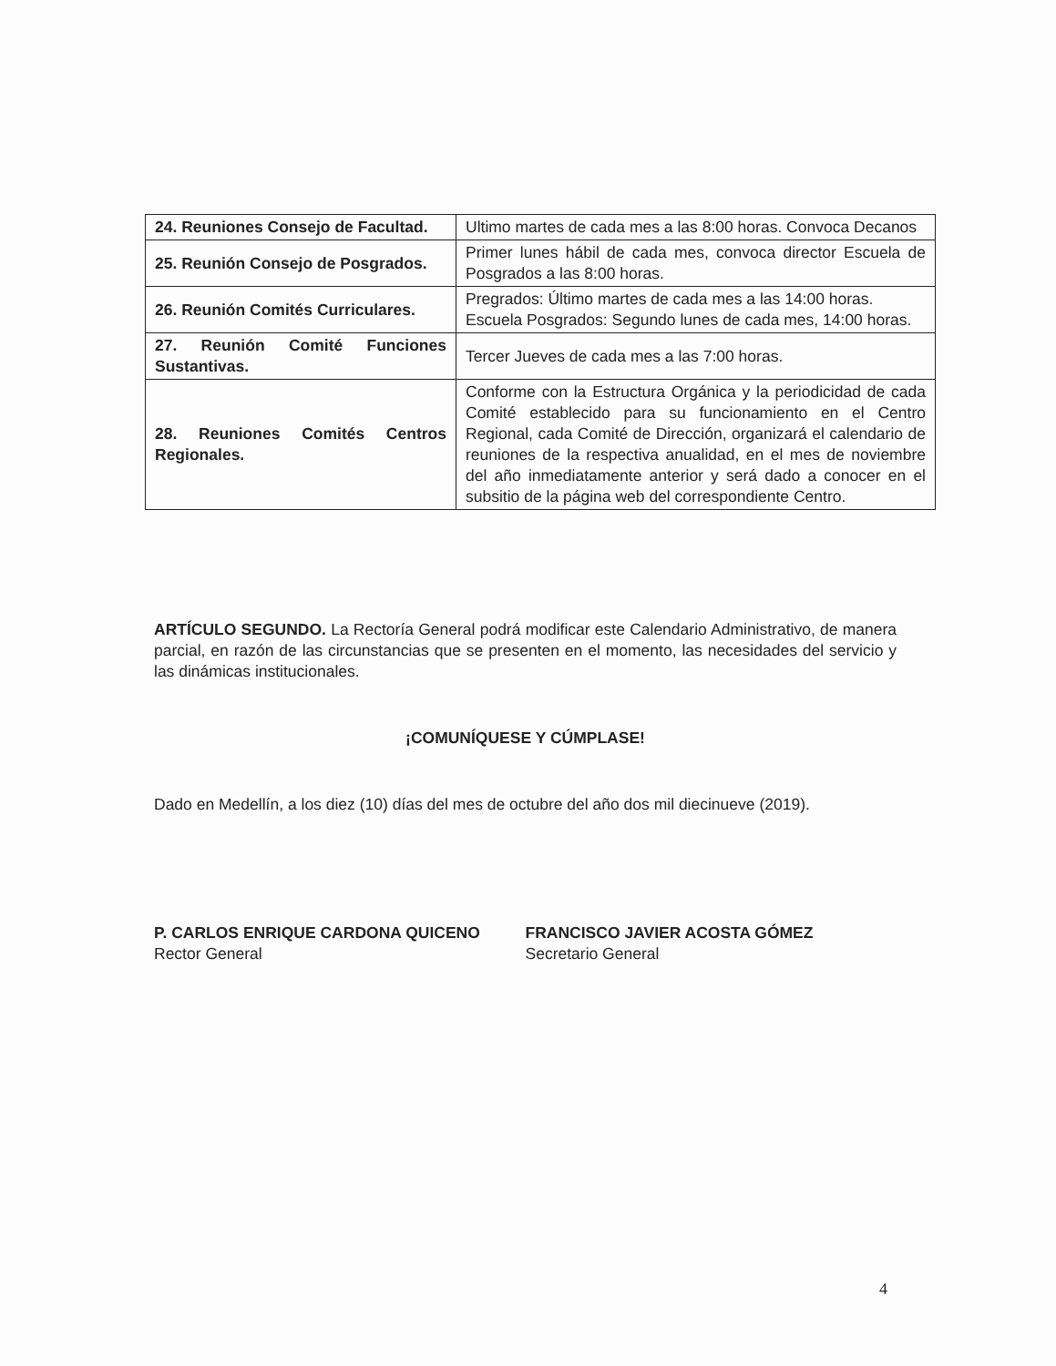| 24. Reuniones Consejo de Facultad. | Ultimo martes de cada mes a las 8:00 horas. Convoca Decanos |
| 25. Reunión Consejo de Posgrados. | Primer lunes hábil de cada mes, convoca director Escuela de Posgrados a las 8:00 horas. |
| 26. Reunión Comités Curriculares. | Pregrados: Último martes de cada mes a las 14:00 horas. Escuela Posgrados: Segundo lunes de cada mes, 14:00 horas. |
| 27. Reunión Comité Funciones Sustantivas. | Tercer Jueves de cada mes a las 7:00 horas. |
| 28. Reuniones Comités Centros Regionales. | Conforme con la Estructura Orgánica y la periodicidad de cada Comité establecido para su funcionamiento en el Centro Regional, cada Comité de Dirección, organizará el calendario de reuniones de la respectiva anualidad, en el mes de noviembre del año inmediatamente anterior y será dado a conocer en el subsitio de la página web del correspondiente Centro. |
ARTÍCULO SEGUNDO. La Rectoría General podrá modificar este Calendario Administrativo, de manera parcial, en razón de las circunstancias que se presenten en el momento, las necesidades del servicio y las dinámicas institucionales.
¡COMUNÍQUESE Y CÚMPLASE!
Dado en Medellín, a los diez (10) días del mes de octubre del año dos mil diecinueve (2019).
P. CARLOS ENRIQUE CARDONA QUICENO
Rector General
FRANCISCO JAVIER ACOSTA GÓMEZ
Secretario General
4